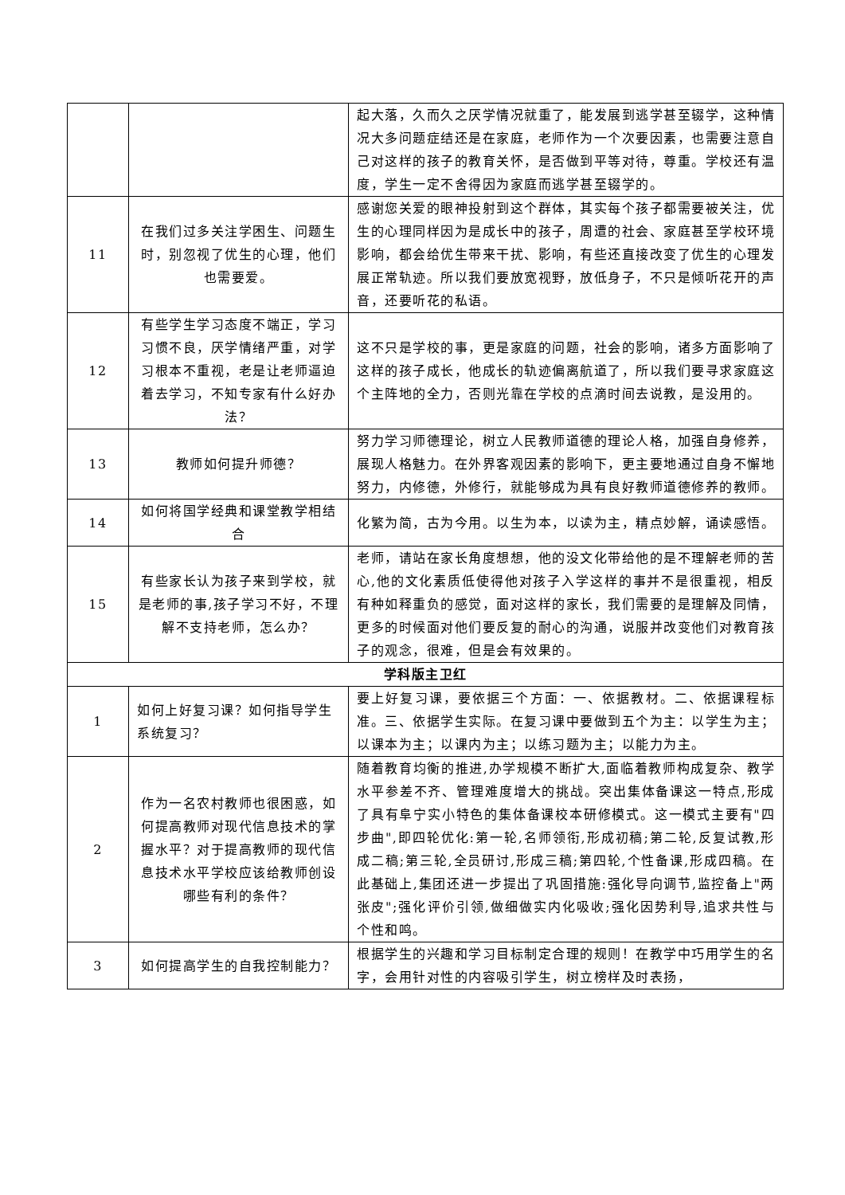| | | 起大落，久而久之厌学情况就重了，能发展到逃学甚至辍学，这种情况大多问题症结还是在家庭，老师作为一个次要因素，也需要注意自己对这样的孩子的教育关怀，是否做到平等对待，尊重。学校还有温度，学生一定不舍得因为家庭而逃学甚至辍学的。 |
| 11 | 在我们过多关注学困生、问题生时，别忽视了优生的心理，他们也需要爱。 | 感谢您关爱的眼神投射到这个群体，其实每个孩子都需要被关注，优生的心理同样因为是成长中的孩子，周遭的社会、家庭甚至学校环境影响，都会给优生带来干扰、影响，有些还直接改变了优生的心理发展正常轨迹。所以我们要放宽视野，放低身子，不只是倾听花开的声音，还要听花的私语。 |
| 12 | 有些学生学习态度不端正，学习习惯不良，厌学情绪严重，对学习根本不重视，老是让老师逼迫着去学习，不知专家有什么好办法？ | 这不只是学校的事，更是家庭的问题，社会的影响，诸多方面影响了这样的孩子成长，他成长的轨迹偏离航道了，所以我们要寻求家庭这个主阵地的全力，否则光靠在学校的点滴时间去说教，是没用的。 |
| 13 | 教师如何提升师德？ | 努力学习师德理论，树立人民教师道德的理论人格，加强自身修养，展现人格魅力。在外界客观因素的影响下，更主要地通过自身不懈地努力，内修德，外修行，就能够成为具有良好教师道德修养的教师。 |
| 14 | 如何将国学经典和课堂教学相结合 | 化繁为简，古为今用。以生为本，以读为主，精点妙解，诵读感悟。 |
| 15 | 有些家长认为孩子来到学校，就是老师的事,孩子学习不好，不理解不支持老师，怎么办？ | 老师，请站在家长角度想想，他的没文化带给他的是不理解老师的苦心,他的文化素质低使得他对孩子入学这样的事并不是很重视，相反有种如释重负的感觉，面对这样的家长，我们需要的是理解及同情，更多的时候面对他们要反复的耐心的沟通，说服并改变他们对教育孩子的观念，很难，但是会有效果的。 |
| 学科版主卫红 | | |
| 1 | 如何上好复习课？如何指导学生系统复习？ | 要上好复习课，要依据三个方面：一、依据教材。二、依据课程标准。三、依据学生实际。在复习课中要做到五个为主：以学生为主；以课本为主；以课内为主；以练习题为主；以能力为主。 |
| 2 | 作为一名农村教师也很困惑，如何提高教师对现代信息技术的掌握水平？对于提高教师的现代信息技术水平学校应该给教师创设哪些有利的条件？ | 随着教育均衡的推进,办学规模不断扩大,面临着教师构成复杂、教学水平参差不齐、管理难度增大的挑战。突出集体备课这一特点,形成了具有阜宁实小特色的集体备课校本研修模式。这一模式主要有"四步曲",即四轮优化:第一轮,名师领衔,形成初稿;第二轮,反复试教,形成二稿;第三轮,全员研讨,形成三稿;第四轮,个性备课,形成四稿。在此基础上,集团还进一步提出了巩固措施:强化导向调节,监控备上"两张皮";强化评价引领,做细做实内化吸收;强化因势利导,追求共性与个性和鸣。 |
| 3 | 如何提高学生的自我控制能力？ | 根据学生的兴趣和学习目标制定合理的规则！在教学中巧用学生的名字，会用针对性的内容吸引学生，树立榜样及时表扬， |